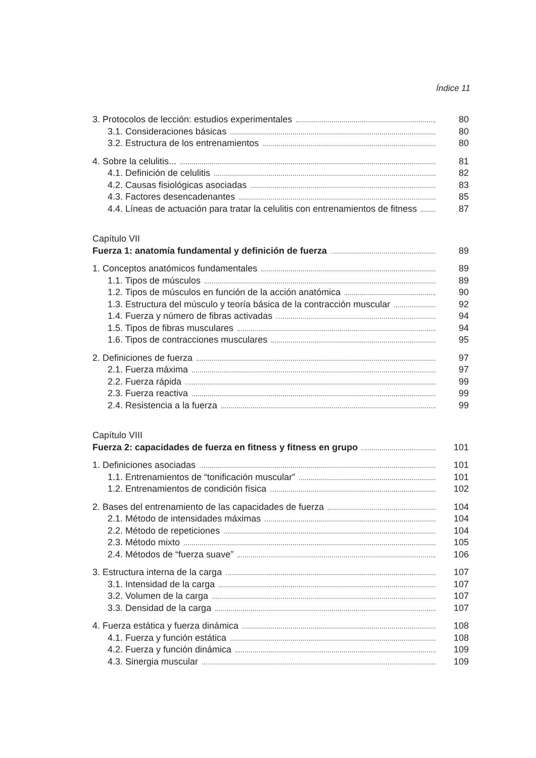Índice 11
3. Protocolos de lección: estudios experimentales 80
3.1. Consideraciones básicas 80
3.2. Estructura de los entrenamientos 80
4. Sobre la celulitis... 81
4.1. Definición de celulitis 82
4.2. Causas fisiológicas asociadas 83
4.3. Factores desencadenantes 85
4.4. Líneas de actuación para tratar la celulitis con entrenamientos de fitness 87
Capítulo VII
Fuerza 1: anatomía fundamental y definición de fuerza 89
1. Conceptos anatómicos fundamentales 89
1.1. Tipos de músculos 89
1.2. Tipos de músculos en función de la acción anatómica 90
1.3. Estructura del músculo y teoría básica de la contracción muscular 92
1.4. Fuerza y número de fibras activadas 94
1.5. Tipos de fibras musculares 94
1.6. Tipos de contracciones musculares 95
2. Definiciones de fuerza 97
2.1. Fuerza máxima 97
2.2. Fuerza rápida 99
2.3. Fuerza reactiva 99
2.4. Resistencia a la fuerza 99
Capítulo VIII
Fuerza 2: capacidades de fuerza en fitness y fitness en grupo 101
1. Definiciones asociadas 101
1.1. Entrenamientos de “tonificación muscular” 101
1.2. Entrenamientos de condición física 102
2. Bases del entrenamiento de las capacidades de fuerza 104
2.1. Método de intensidades máximas 104
2.2. Método de repeticiones 104
2.3. Método mixto 105
2.4. Métodos de “fuerza suave” 106
3. Estructura interna de la carga 107
3.1. Intensidad de la carga 107
3.2. Volumen de la carga 107
3.3. Densidad de la carga 107
4. Fuerza estática y fuerza dinámica 108
4.1. Fuerza y función estática 108
4.2. Fuerza y función dinámica 109
4.3. Sinergia muscular 109